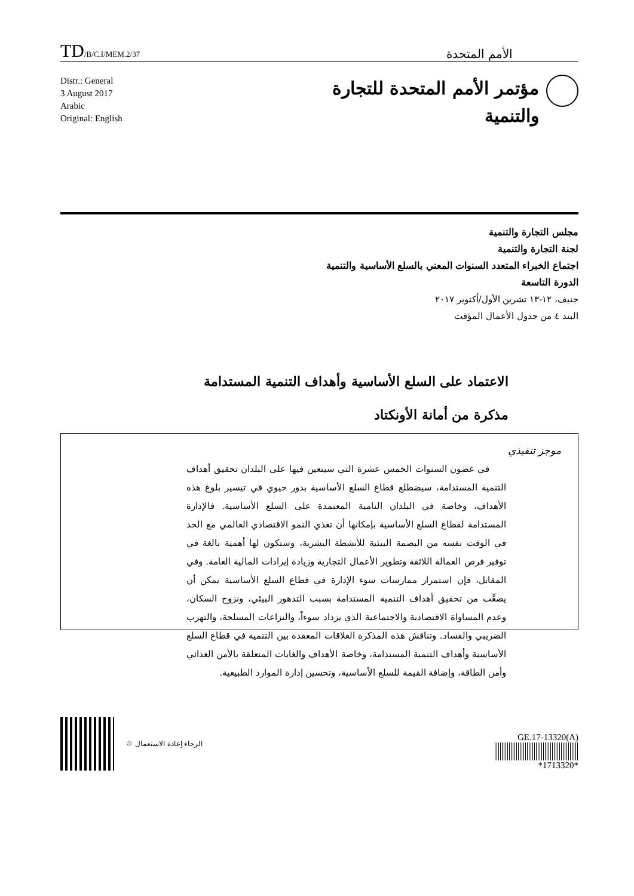TD/B/C.I/MEM.2/37
الأمم المتحدة
Distr.: General
3 August 2017
Arabic
Original: English
مؤتمر الأمم المتحدة للتجارة
والتنمية
مجلس التجارة والتنمية
لجنة التجارة والتنمية
اجتماع الخبراء المتعدد السنوات المعني بالسلع الأساسية والتنمية
الدورة التاسعة
جنيف، ١٢-١٣ تشرين الأول/أكتوبر ٢٠١٧
البند ٤ من جدول الأعمال المؤقت
الاعتماد على السلع الأساسية وأهداف التنمية المستدامة
مذكرة من أمانة الأونكتاد
موجز تنفيذي
في غضون السنوات الخمس عشرة التي سيتعين فيها على البلدان تحقيق أهداف التنمية المستدامة، سيضطلع قطاع السلع الأساسية بدور حيوي في تيسير بلوغ هذه الأهداف، وخاصة في البلدان النامية المعتمدة على السلع الأساسية. فالإدارة المستدامة لقطاع السلع الأساسية بإمكانها أن تغذي النمو الاقتصادي العالمي مع الحد في الوقت نفسه من البصمة البيئية للأنشطة البشرية، وستكون لها أهمية بالغة في توفير فرص العمالة اللائقة وتطوير الأعمال التجارية وزيادة إيرادات المالية العامة. وفي المقابل، فإن استمرار ممارسات سوء الإدارة في قطاع السلع الأساسية يمكن أن يصعِّب من تحقيق أهداف التنمية المستدامة بسبب التدهور البيئي، ونزوح السكان، وعدم المساواة الاقتصادية والاجتماعية الذي يزداد سوءاً، والنزاعات المسلحة، والتهرب الضريبي والفساد. وتناقش هذه المذكرة العلاقات المعقدة بين التنمية في قطاع السلع الأساسية وأهداف التنمية المستدامة، وخاصة الأهداف والغايات المتعلقة بالأمن الغذائي وأمن الطاقة، وإضافة القيمة للسلع الأساسية، وتحسين إدارة الموارد الطبيعية.
الرجاء إعادة الاستعمال ♲
GE.17-13320(A)
*1713320*